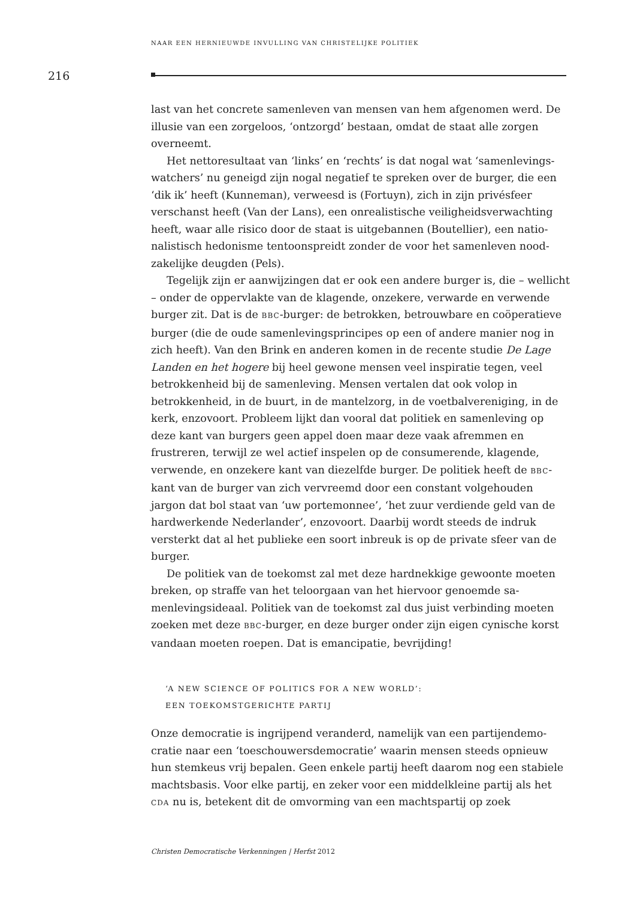NAAR EEN HERNIEUWDE INVULLING VAN CHRISTELIJKE POLITIEK
216
last van het concrete samenleven van mensen van hem afgenomen werd. De illusie van een zorgeloos, ‘ontzorgd’ bestaan, omdat de staat alle zorgen overneemt.
Het nettoresultaat van ‘links’ en ‘rechts’ is dat nogal wat ‘samenlevings­watchers’ nu geneigd zijn nogal negatief te spreken over de burger, die een ‘dik ik’ heeft (Kunneman), verweesd is (Fortuyn), zich in zijn privésfeer verschanst heeft (Van der Lans), een onrealistische veiligheidsverwachting heeft, waar alle risico door de staat is uitgebannen (Boutellier), een natio­nalistisch hedonisme tentoonspreidt zonder de voor het samenleven nood­zakelijke deugden (Pels).
Tegelijk zijn er aanwijzingen dat er ook een andere burger is, die – wel­licht – onder de oppervlakte van de klagende, onzekere, verwarde en verwende burger zit. Dat is de BBC-burger: de betrokken, betrouwbare en coöperatieve burger (die de oude samenlevingsprincipes op een of andere manier nog in zich heeft). Van den Brink en anderen komen in de recente studie De Lage Landen en het hogere bij heel gewone mensen veel inspiratie tegen, veel betrokkenheid bij de samenleving. Mensen vertalen dat ook volop in betrokkenheid, in de buurt, in de mantelzorg, in de voetbalver­eniging, in de kerk, enzovoort. Probleem lijkt dan vooral dat politiek en samenleving op deze kant van burgers geen appel doen maar deze vaak afremmen en frustreren, terwijl ze wel actief inspelen op de consumeren­de, klagende, verwende, en onzekere kant van diezelfde burger. De politiek heeft de BBC-kant van de burger van zich vervreemd door een constant vol­gehouden jargon dat bol staat van ‘uw portemonnee’, ‘het zuur verdiende geld van de hardwerkende Nederlander’, enzovoort. Daarbij wordt steeds de indruk versterkt dat al het publieke een soort inbreuk is op de private sfeer van de burger.
De politiek van de toekomst zal met deze hardnekkige gewoonte moe­ten breken, op straffe van het teloorgaan van het hiervoor genoemde sa­menlevingsideaal. Politiek van de toekomst zal dus juist verbinding moe­ten zoeken met deze BBC-burger, en deze burger onder zijn eigen cynische korst vandaan moeten roepen. Dat is emancipatie, bevrijding!
‘A NEW SCIENCE OF POLITICS FOR A NEW WORLD’:
EEN TOEKOMSTGERICHTE PARTIJ
Onze democratie is ingrijpend veranderd, namelijk van een partijendemo­cratie naar een ‘toeschouwersdemocratie’ waarin mensen steeds opnieuw hun stemkeus vrij bepalen. Geen enkele partij heeft daarom nog een sta­biele machtsbasis. Voor elke partij, en zeker voor een middelkleine partij als het CDA nu is, betekent dit de omvorming van een machtspartij op zoek
Christen Democratische Verkenningen | Herfst 2012